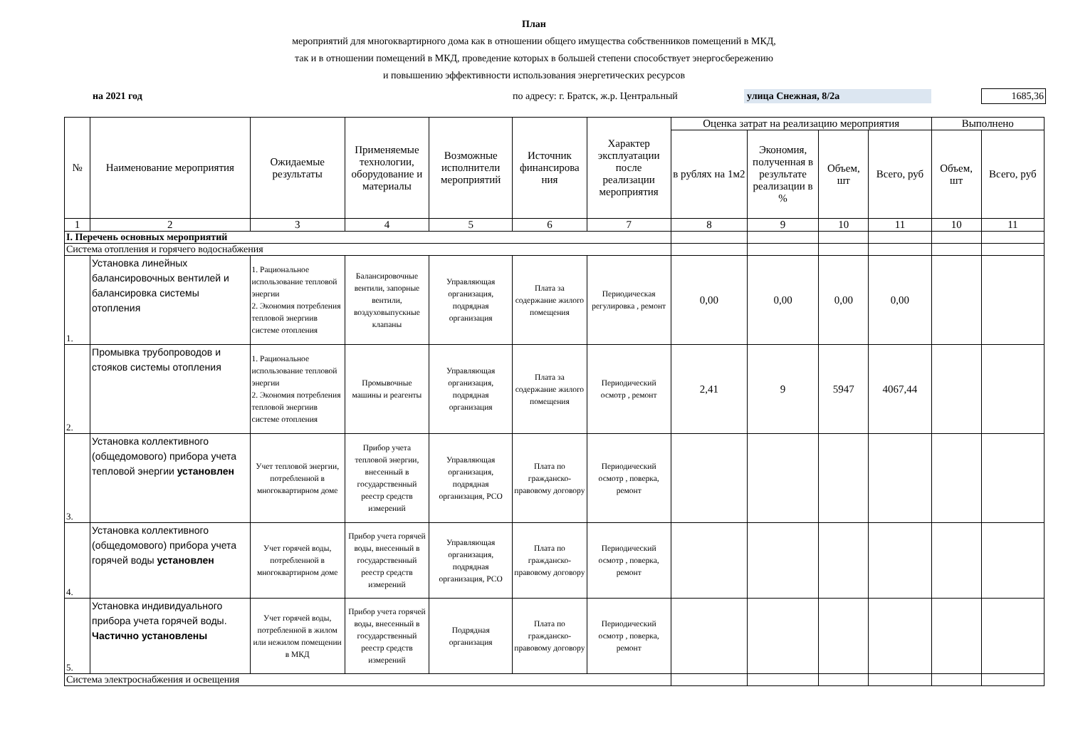План
мероприятий для многоквартирного дома как в отношении общего имущества собственников помещений в МКД,
так и в отношении помещений в МКД, проведение которых в большей степени способствует энергосбережению
и повышению эффективности использования энергетических ресурсов
на 2021 год по адресу: г. Братск, ж.р. Центральный улица Снежная, 8/2а 1685,36
| № | Наименование мероприятия | Ожидаемые результаты | Применяемые технологии, оборудование и материалы | Возможные исполнители мероприятий | Источник финансирова ния | Характер эксплуатации после реализации мероприятия | Оценка затрат на реализацию мероприятия | | | | Выполнено | |
| --- | --- | --- | --- | --- | --- | --- | --- | --- | --- | --- | --- | --- |
| | | | | | | | в рублях на 1м2 | Экономия, полученная в результате реализации в % | Объем, шт | Всего, руб | Объем, шт | Всего, руб |
| 1 | 2 | 3 | 4 | 5 | 6 | 7 | 8 | 9 | 10 | 11 | 10 | 11 |
| I. Перечень основных мероприятий | | | | | | | | | | | | |
| Система отопления и горячего водоснабжения | | | | | | | | | | | | |
| 1. | Установка линейных балансировочных вентилей и балансировка системы отопления | 1. Рациональное использование тепловой энергии 2. Экономия потребления тепловой энергиив системе отопления | Балансировочные вентили, запорные вентили, воздуховыпускные клапаны | Управляющая организация, подрядная организация | Плата за содержание жилого помещения | Периодическая регулировка , ремонт | 0,00 | 0,00 | 0,00 | 0,00 | | |
| 2. | Промывка трубопроводов и стояков системы отопления | 1. Рациональное использование тепловой энергии 2. Экономия потребления тепловой энергиив системе отопления | Промывочные машины и реагенты | Управляющая организация, подрядная организация | Плата за содержание жилого помещения | Периодический осмотр , ремонт | 2,41 | 9 | 5947 | 4067,44 | | |
| 3. | Установка коллективного (общедомового) прибора учета тепловой энергии установлен | Учет тепловой энергии, потребленной в многоквартирном доме | Прибор учета тепловой энергии, внесенный в государственный реестр средств измерений | Управляющая организация, подрядная организация, РСО | Плата по гражданско-правовому договору | Периодический осмотр , поверка, ремонт | | | | | | |
| 4. | Установка коллективного (общедомового) прибора учета горячей воды установлен | Учет горячей воды, потребленной в многоквартирном доме | Прибор учета горячей воды, внесенный в государственный реестр средств измерений | Управляющая организация, подрядная организация, РСО | Плата по гражданско-правовому договору | Периодический осмотр , поверка, ремонт | | | | | | |
| 5. | Установка индивидуального прибора учета горячей воды. Частично установлены | Учет горячей воды, потребленной в жилом или нежилом помещении в МКД | Прибор учета горячей воды, внесенный в государственный реестр средств измерений | Подрядная организация | Плата по гражданско-правовому договору | Периодический осмотр , поверка, ремонт | | | | | | |
| Система электроснабжения и освещения | | | | | | | | | | | | |